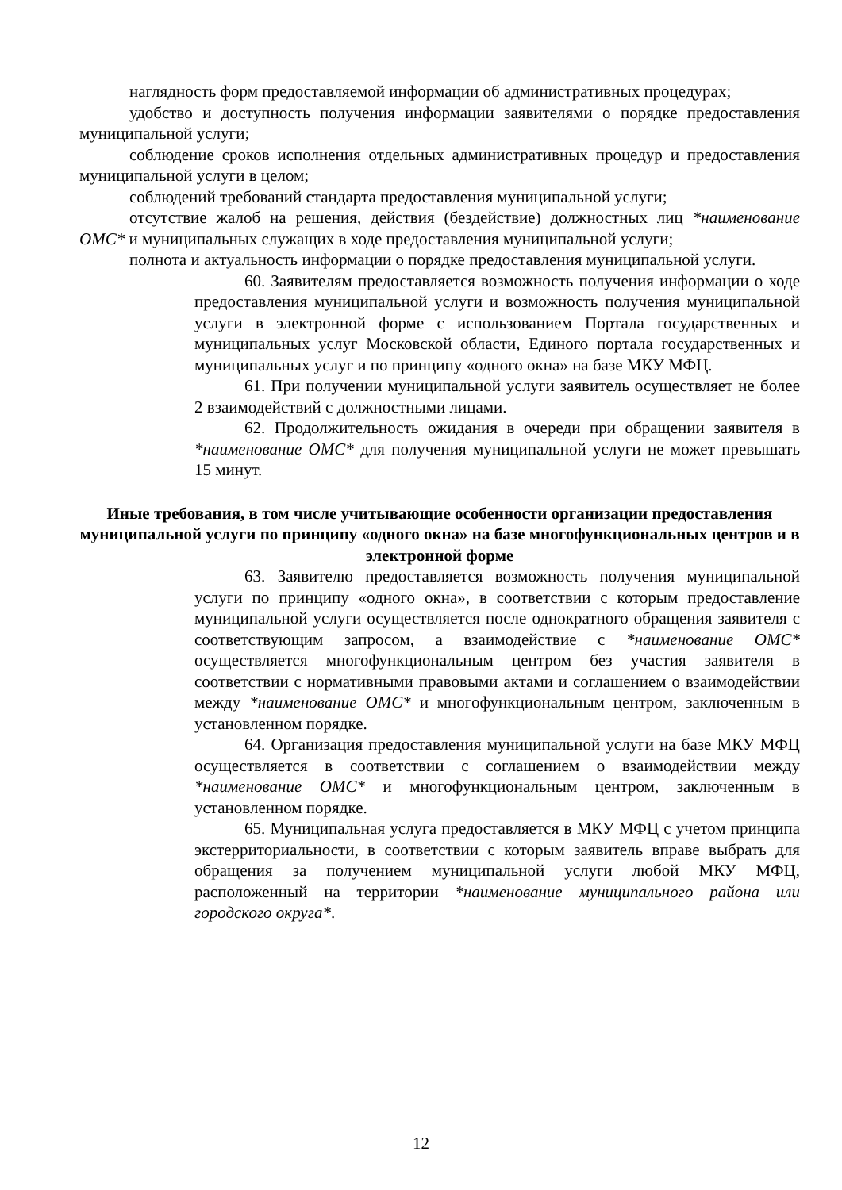наглядность форм предоставляемой информации об административных процедурах;
удобство и доступность получения информации заявителями о порядке предоставления муниципальной услуги;
соблюдение сроков исполнения отдельных административных процедур и предоставления муниципальной услуги в целом;
соблюдений требований стандарта предоставления муниципальной услуги;
отсутствие жалоб на решения, действия (бездействие) должностных лиц *наименование ОМС* и муниципальных служащих в ходе предоставления муниципальной услуги;
полнота и актуальность информации о порядке предоставления муниципальной услуги.
60. Заявителям предоставляется возможность получения информации о ходе предоставления муниципальной услуги и возможность получения муниципальной услуги в электронной форме с использованием Портала государственных и муниципальных услуг Московской области, Единого портала государственных и муниципальных услуг и по принципу «одного окна» на базе МКУ МФЦ.
61. При получении муниципальной услуги заявитель осуществляет не более 2 взаимодействий с должностными лицами.
62. Продолжительность ожидания в очереди при обращении заявителя в *наименование ОМС* для получения муниципальной услуги не может превышать 15 минут.
Иные требования, в том числе учитывающие особенности организации предоставления муниципальной услуги по принципу «одного окна» на базе многофункциональных центров и в электронной форме
63. Заявителю предоставляется возможность получения муниципальной услуги по принципу «одного окна», в соответствии с которым предоставление муниципальной услуги осуществляется после однократного обращения заявителя с соответствующим запросом, а взаимодействие с *наименование ОМС* осуществляется многофункциональным центром без участия заявителя в соответствии с нормативными правовыми актами и соглашением о взаимодействии между *наименование ОМС* и многофункциональным центром, заключенным в установленном порядке.
64. Организация предоставления муниципальной услуги на базе МКУ МФЦ осуществляется в соответствии с соглашением о взаимодействии между *наименование ОМС* и многофункциональным центром, заключенным в установленном порядке.
65. Муниципальная услуга предоставляется в МКУ МФЦ с учетом принципа экстерриториальности, в соответствии с которым заявитель вправе выбрать для обращения за получением муниципальной услуги любой МКУ МФЦ, расположенный на территории *наименование муниципального района или городского округа*.
12